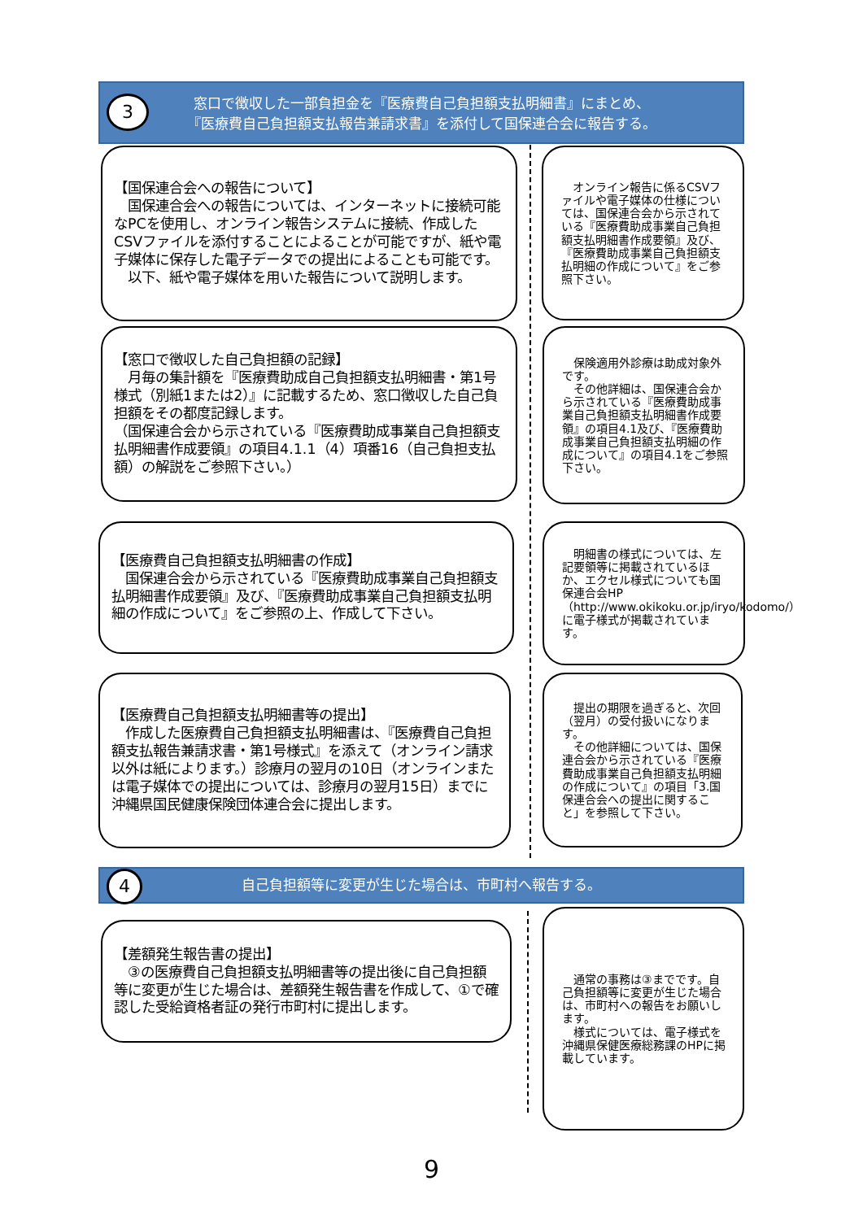3
窓口で徴収した一部負担金を『医療費自己負担額支払明細書』にまとめ、
『医療費自己負担額支払報告兼請求書』を添付して国保連合会に報告する。
【国保連合会への報告について】
　国保連合会への報告については、インターネットに接続可能なPCを使用し、オンライン報告システムに接続、作成したCSVファイルを添付することによることが可能ですが、紙や電子媒体に保存した電子データでの提出によることも可能です。
　以下、紙や電子媒体を用いた報告について説明します。
　オンライン報告に係るCSVファイルや電子媒体の仕様については、国保連合会から示されている『医療費助成事業自己負担額支払明細書作成要領』及び、『医療費助成事業自己負担額支払明細の作成について』をご参照下さい。
【窓口で徴収した自己負担額の記録】
　月毎の集計額を『医療費助成自己負担額支払明細書・第1号様式（別紙1または2）』に記載するため、窓口徴収した自己負担額をその都度記録します。
（国保連合会から示されている『医療費助成事業自己負担額支払明細書作成要領』の項目4.1.1（4）項番16（自己負担支払額）の解説をご参照下さい。）
　保険適用外診療は助成対象外です。
　その他詳細は、国保連合会から示されている『医療費助成事業自己負担額支払明細書作成要領』の項目4.1及び、『医療費助成事業自己負担額支払明細の作成について』の項目4.1をご参照下さい。
【医療費自己負担額支払明細書の作成】
　国保連合会から示されている『医療費助成事業自己負担額支払明細書作成要領』及び、『医療費助成事業自己負担額支払明細の作成について』をご参照の上、作成して下さい。
　明細書の様式については、左記要領等に掲載されているほか、エクセル様式についても国保連合会HP（http://www.okikoku.or.jp/iryo/kodomo/）に電子様式が掲載されています。
【医療費自己負担額支払明細書等の提出】
　作成した医療費自己負担額支払明細書は、『医療費自己負担額支払報告兼請求書・第1号様式』を添えて（オンライン請求以外は紙によります。）診療月の翌月の10日（オンラインまたは電子媒体での提出については、診療月の翌月15日）までに沖縄県国民健康保険団体連合会に提出します。
　提出の期限を過ぎると、次回（翌月）の受付扱いになります。
　その他詳細については、国保連合会から示されている『医療費助成事業自己負担額支払明細の作成について』の項目「3.国保連合会への提出に関すること」を参照して下さい。
4
自己負担額等に変更が生じた場合は、市町村へ報告する。
【差額発生報告書の提出】
　③の医療費自己負担額支払明細書等の提出後に自己負担額等に変更が生じた場合は、差額発生報告書を作成して、①で確認した受給資格者証の発行市町村に提出します。
　通常の事務は③までです。自己負担額等に変更が生じた場合は、市町村への報告をお願いします。
　様式については、電子様式を沖縄県保健医療総務課のHPに掲載しています。
9